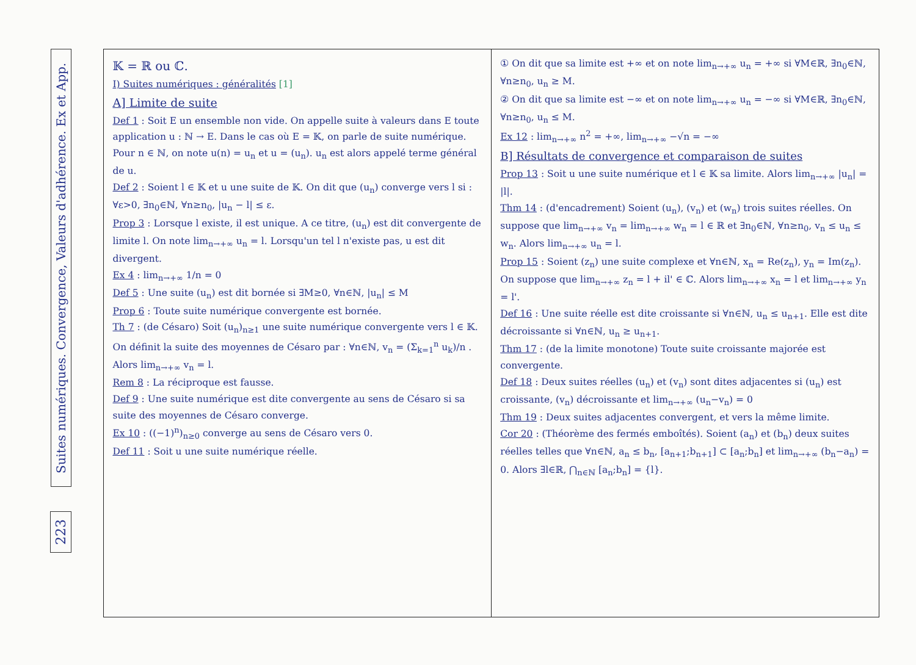Suites numériques. Convergence, Valeurs d'adhérence. Ex et App.
223
𝕂 = ℝ ou ℂ.
I) Suites numériques : généralités [1]
A] Limite de suite
Def 1 : Soit E un ensemble non vide. On appelle suite à valeurs dans E toute application u : ℕ → E. Dans le cas où E = 𝕂, on parle de suite numérique. Pour n ∈ ℕ, on note u(n) = u<sub>n</sub> et u = (u<sub>n</sub>). u<sub>n</sub> est alors appelé terme général de u.
Def 2 : Soient l ∈ 𝕂 et u une suite de 𝕂. On dit que (u<sub>n</sub>) converge vers l si : ∀ε>0, ∃n<sub>0</sub>∈ℕ, ∀n≥n<sub>0</sub>, |u<sub>n</sub> − l| ≤ ε.
Prop 3 : Lorsque l existe, il est unique. A ce titre, (u<sub>n</sub>) est dit convergente de limite l. On note lim<sub>n→+∞</sub> u<sub>n</sub> = l. Lorsqu'un tel l n'existe pas, u est dit divergent.
Ex 4 : lim<sub>n→+∞</sub> 1/n = 0
Def 5 : Une suite (u<sub>n</sub>) est dit bornée si ∃M≥0, ∀n∈ℕ, |u<sub>n</sub>| ≤ M
Prop 6 : Toute suite numérique convergente est bornée.
Th 7 : (de Césaro) Soit (u<sub>n</sub>)<sub>n≥1</sub> une suite numérique convergente vers l ∈ 𝕂. On définit la suite des moyennes de Césaro par : ∀n∈ℕ, v<sub>n</sub> = (Σ<sub>k=1</sub><sup>n</sup> u<sub>k</sub>)/n . Alors lim<sub>n→+∞</sub> v<sub>n</sub> = l.
Rem 8 : La réciproque est fausse.
Def 9 : Une suite numérique est dite convergente au sens de Césaro si sa suite des moyennes de Césaro converge.
Ex 10 : ((−1)<sup>n</sup>)<sub>n≥0</sub> converge au sens de Césaro vers 0.
Def 11 : Soit u une suite numérique réelle.
① On dit que sa limite est +∞ et on note lim<sub>n→+∞</sub> u<sub>n</sub> = +∞ si ∀M∈ℝ, ∃n<sub>0</sub>∈ℕ, ∀n≥n<sub>0</sub>, u<sub>n</sub> ≥ M.
② On dit que sa limite est −∞ et on note lim<sub>n→+∞</sub> u<sub>n</sub> = −∞ si ∀M∈ℝ, ∃n<sub>0</sub>∈ℕ, ∀n≥n<sub>0</sub>, u<sub>n</sub> ≤ M.
Ex 12 : lim<sub>n→+∞</sub> n<sup>2</sup> = +∞, lim<sub>n→+∞</sub> −√n = −∞
B] Résultats de convergence et comparaison de suites
Prop 13 : Soit u une suite numérique et l ∈ 𝕂 sa limite. Alors lim<sub>n→+∞</sub> |u<sub>n</sub>| = |l|.
Thm 14 : (d'encadrement) Soient (u<sub>n</sub>), (v<sub>n</sub>) et (w<sub>n</sub>) trois suites réelles. On suppose que lim<sub>n→+∞</sub> v<sub>n</sub> = lim<sub>n→+∞</sub> w<sub>n</sub> = l ∈ ℝ et ∃n<sub>0</sub>∈ℕ, ∀n≥n<sub>0</sub>, v<sub>n</sub> ≤ u<sub>n</sub> ≤ w<sub>n</sub>. Alors lim<sub>n→+∞</sub> u<sub>n</sub> = l.
Prop 15 : Soient (z<sub>n</sub>) une suite complexe et ∀n∈ℕ, x<sub>n</sub> = Re(z<sub>n</sub>), y<sub>n</sub> = Im(z<sub>n</sub>). On suppose que lim<sub>n→+∞</sub> z<sub>n</sub> = l + il' ∈ ℂ. Alors lim<sub>n→+∞</sub> x<sub>n</sub> = l et lim<sub>n→+∞</sub> y<sub>n</sub> = l'.
Def 16 : Une suite réelle est dite croissante si ∀n∈ℕ, u<sub>n</sub> ≤ u<sub>n+1</sub>. Elle est dite décroissante si ∀n∈ℕ, u<sub>n</sub> ≥ u<sub>n+1</sub>.
Thm 17 : (de la limite monotone) Toute suite croissante majorée est convergente.
Def 18 : Deux suites réelles (u<sub>n</sub>) et (v<sub>n</sub>) sont dites adjacentes si (u<sub>n</sub>) est croissante, (v<sub>n</sub>) décroissante et lim<sub>n→+∞</sub> (u<sub>n</sub>−v<sub>n</sub>) = 0
Thm 19 : Deux suites adjacentes convergent, et vers la même limite.
Cor 20 : (Théorème des fermés emboîtés). Soient (a<sub>n</sub>) et (b<sub>n</sub>) deux suites réelles telles que ∀n∈ℕ, a<sub>n</sub> ≤ b<sub>n</sub>, [a<sub>n+1</sub>;b<sub>n+1</sub>] ⊂ [a<sub>n</sub>;b<sub>n</sub>] et lim<sub>n→+∞</sub> (b<sub>n</sub>−a<sub>n</sub>) = 0. Alors ∃l∈ℝ, ⋂<sub>n∈ℕ</sub> [a<sub>n</sub>;b<sub>n</sub>] = {l}.